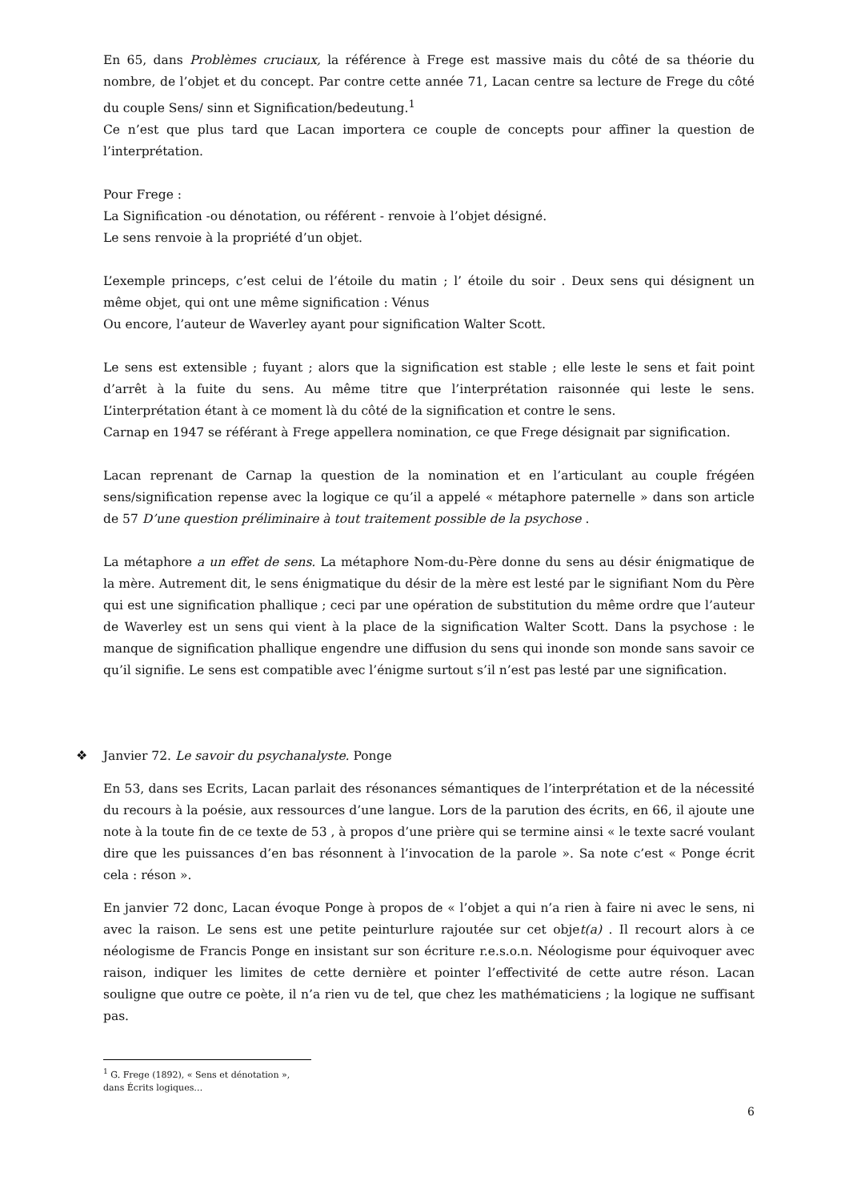En 65, dans Problèmes cruciaux, la référence à Frege est massive mais du côté de sa théorie du nombre, de l’objet et du concept. Par contre cette année 71, Lacan centre sa lecture de Frege du côté du couple Sens/ sinn et Signification/bedeutung.<sup>1</sup>
Ce n’est que plus tard que Lacan importera ce couple de concepts pour affiner la question de l’interprétation.
Pour Frege :
La Signification -ou dénotation, ou référent - renvoie à l’objet désigné.
Le sens renvoie à la propriété d’un objet.
L’exemple princeps, c’est celui de l’étoile du matin ; l’ étoile du soir . Deux sens qui désignent un même objet, qui ont une même signification : Vénus
Ou encore, l’auteur de Waverley ayant pour signification Walter Scott.
Le sens est extensible ; fuyant ; alors que la signification est stable ; elle leste le sens et fait point d’arrêt à la fuite du sens. Au même titre que l’interprétation raisonnée qui leste le sens. L’interprétation étant à ce moment là du côté de la signification et contre le sens.
Carnap en 1947 se référant à Frege appellera nomination, ce que Frege désignait par signification.
Lacan reprenant de Carnap la question de la nomination et en l’articulant au couple frégéen sens/signification repense avec la logique ce qu’il a appelé « métaphore paternelle » dans son article de 57 D’une question préliminaire à tout traitement possible de la psychose .
La métaphore a un effet de sens. La métaphore Nom-du-Père donne du sens au désir énigmatique de la mère. Autrement dit, le sens énigmatique du désir de la mère est lesté par le signifiant Nom du Père qui est une signification phallique ; ceci par une opération de substitution du même ordre que l’auteur de Waverley est un sens qui vient à la place de la signification Walter Scott. Dans la psychose : le manque de signification phallique engendre une diffusion du sens qui inonde son monde sans savoir ce qu’il signifie. Le sens est compatible avec l’énigme surtout s’il n’est pas lesté par une signification.
❖ Janvier 72. Le savoir du psychanalyste. Ponge
En 53, dans ses Ecrits, Lacan parlait des résonances sémantiques de l’interprétation et de la nécessité du recours à la poésie, aux ressources d’une langue. Lors de la parution des écrits, en 66, il ajoute une note à la toute fin de ce texte de 53 , à propos d’une prière qui se termine ainsi « le texte sacré voulant dire que les puissances d’en bas résonnent à l’invocation de la parole ». Sa note c’est « Ponge écrit cela : réson ».
En janvier 72 donc, Lacan évoque Ponge à propos de « l’objet a qui n’a rien à faire ni avec le sens, ni avec la raison. Le sens est une petite peinturlure rajoutée sur cet objet(a) . Il recourt alors à ce néologisme de Francis Ponge en insistant sur son écriture r.e.s.o.n. Néologisme pour équivoquer avec raison, indiquer les limites de cette dernière et pointer l’effectivité de cette autre réson. Lacan souligne que outre ce poète, il n’a rien vu de tel, que chez les mathématiciens ; la logique ne suffisant pas.
<sup>1</sup> G. Frege (1892), « Sens et dénotation », dans Écrits logiques…
6